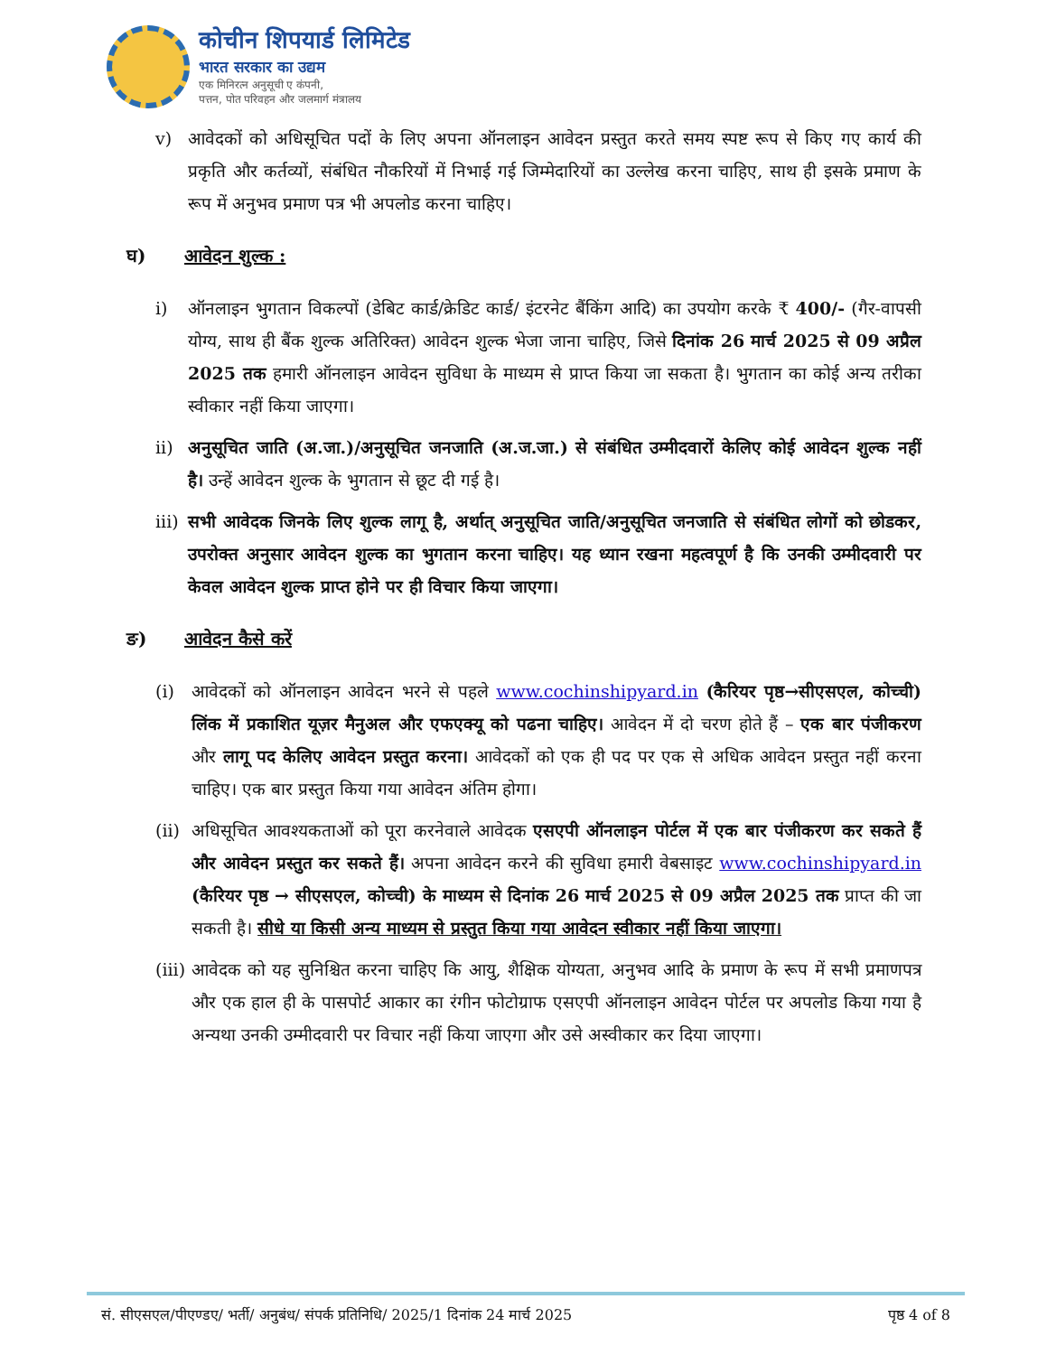कोचीन शिपयार्ड लिमिटेड
भारत सरकार का उद्यम
एक मिनिरत्न अनुसूची ए कंपनी,
पत्तन, पोत परिवहन और जलमार्ग मंत्रालय
v) आवेदकों को अधिसूचित पदों के लिए अपना ऑनलाइन आवेदन प्रस्तुत करते समय स्पष्ट रूप से किए गए कार्य की प्रकृति और कर्तव्यों, संबंधित नौकरियों में निभाई गई जिम्मेदारियों का उल्लेख करना चाहिए, साथ ही इसके प्रमाण के रूप में अनुभव प्रमाण पत्र भी अपलोड करना चाहिए।
घ) आवेदन शुल्क :
i) ऑनलाइन भुगतान विकल्पों (डेबिट कार्ड/क्रेडिट कार्ड/ इंटरनेट बैंकिंग आदि) का उपयोग करके ₹ 400/- (गैर-वापसी योग्य, साथ ही बैंक शुल्क अतिरिक्त) आवेदन शुल्क भेजा जाना चाहिए, जिसे दिनांक 26 मार्च 2025 से 09 अप्रैल 2025 तक हमारी ऑनलाइन आवेदन सुविधा के माध्यम से प्राप्त किया जा सकता है। भुगतान का कोई अन्य तरीका स्वीकार नहीं किया जाएगा।
ii) अनुसूचित जाति (अ.जा.)/अनुसूचित जनजाति (अ.ज.जा.) से संबंधित उम्मीदवारों केलिए कोई आवेदन शुल्क नहीं है। उन्हें आवेदन शुल्क के भुगतान से छूट दी गई है।
iii) सभी आवेदक जिनके लिए शुल्क लागू है, अर्थात् अनुसूचित जाति/अनुसूचित जनजाति से संबंधित लोगों को छोडकर, उपरोक्त अनुसार आवेदन शुल्क का भुगतान करना चाहिए। यह ध्यान रखना महत्वपूर्ण है कि उनकी उम्मीदवारी पर केवल आवेदन शुल्क प्राप्त होने पर ही विचार किया जाएगा।
ङ) आवेदन कैसे करें
(i) आवेदकों को ऑनलाइन आवेदन भरने से पहले www.cochinshipyard.in (कैरियर पृष्ठ→सीएसएल, कोच्ची) लिंक में प्रकाशित यूज़र मैनुअल और एफएक्यू को पढना चाहिए। आवेदन में दो चरण होते हैं – एक बार पंजीकरण और लागू पद केलिए आवेदन प्रस्तुत करना। आवेदकों को एक ही पद पर एक से अधिक आवेदन प्रस्तुत नहीं करना चाहिए। एक बार प्रस्तुत किया गया आवेदन अंतिम होगा।
(ii) अधिसूचित आवश्यकताओं को पूरा करनेवाले आवेदक एसएपी ऑनलाइन पोर्टल में एक बार पंजीकरण कर सकते हैं और आवेदन प्रस्तुत कर सकते हैं। अपना आवेदन करने की सुविधा हमारी वेबसाइट www.cochinshipyard.in (कैरियर पृष्ठ → सीएसएल, कोच्ची) के माध्यम से दिनांक 26 मार्च 2025 से 09 अप्रैल 2025 तक प्राप्त की जा सकती है। सीधे या किसी अन्य माध्यम से प्रस्तुत किया गया आवेदन स्वीकार नहीं किया जाएगा।
(iii) आवेदक को यह सुनिश्चित करना चाहिए कि आयु, शैक्षिक योग्यता, अनुभव आदि के प्रमाण के रूप में सभी प्रमाणपत्र और एक हाल ही के पासपोर्ट आकार का रंगीन फोटोग्राफ एसएपी ऑनलाइन आवेदन पोर्टल पर अपलोड किया गया है अन्यथा उनकी उम्मीदवारी पर विचार नहीं किया जाएगा और उसे अस्वीकार कर दिया जाएगा।
सं. सीएसएल/पीएण्डए/ भर्ती/ अनुबंध/ संपर्क प्रतिनिधि/ 2025/1 दिनांक 24 मार्च 2025 पृष्ठ 4 of 8